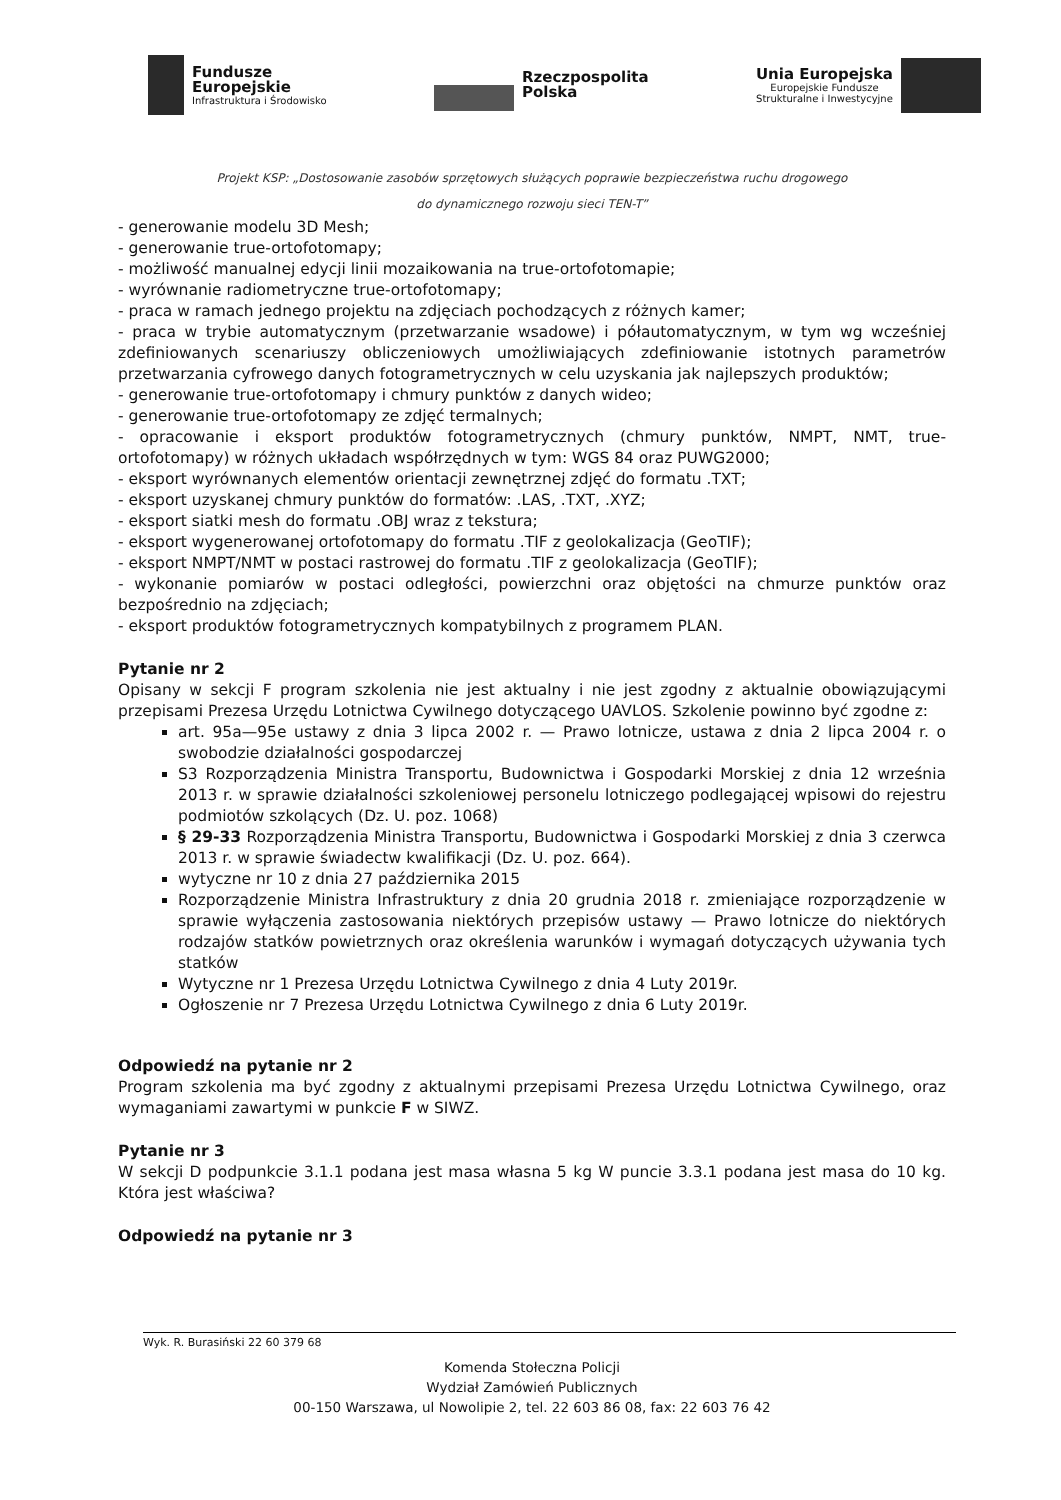Fundusze
Europejskie
Infrastruktura i Środowisko
Rzeczpospolita
Polska
Unia Europejska
Europejskie Fundusze
Strukturalne i Inwestycyjne
Projekt KSP: „Dostosowanie zasobów sprzętowych służących poprawie bezpieczeństwa ruchu drogowego
do dynamicznego rozwoju sieci TEN-T”
- generowanie modelu 3D Mesh;
- generowanie true-ortofotomapy;
- możliwość manualnej edycji linii mozaikowania na true-ortofotomapie;
- wyrównanie radiometryczne true-ortofotomapy;
- praca w ramach jednego projektu na zdjęciach pochodzących z różnych kamer;
- praca w trybie automatycznym (przetwarzanie wsadowe) i półautomatycznym, w tym wg wcześniej zdefiniowanych scenariuszy obliczeniowych umożliwiających zdefiniowanie istotnych parametrów przetwarzania cyfrowego danych fotogrametrycznych w celu uzyskania jak najlepszych produktów;
- generowanie true-ortofotomapy i chmury punktów z danych wideo;
- generowanie true-ortofotomapy ze zdjęć termalnych;
- opracowanie i eksport produktów fotogrametrycznych (chmury punktów, NMPT, NMT, true-ortofotomapy) w różnych układach współrzędnych w tym: WGS 84 oraz PUWG2000;
- eksport wyrównanych elementów orientacji zewnętrznej zdjęć do formatu .TXT;
- eksport uzyskanej chmury punktów do formatów: .LAS, .TXT, .XYZ;
- eksport siatki mesh do formatu .OBJ wraz z tekstura;
- eksport wygenerowanej ortofotomapy do formatu .TIF z geolokalizacja (GeoTIF);
- eksport NMPT/NMT w postaci rastrowej do formatu .TIF z geolokalizacja (GeoTIF);
- wykonanie pomiarów w postaci odległości, powierzchni oraz objętości na chmurze punktów oraz bezpośrednio na zdjęciach;
- eksport produktów fotogrametrycznych kompatybilnych z programem PLAN.
Pytanie nr 2
Opisany w sekcji F program szkolenia nie jest aktualny i nie jest zgodny z aktualnie obowiązującymi przepisami Prezesa Urzędu Lotnictwa Cywilnego dotyczącego UAVLOS. Szkolenie powinno być zgodne z:
art. 95a—95e ustawy z dnia 3 lipca 2002 r. — Prawo lotnicze, ustawa z dnia 2 lipca 2004 r. o swobodzie działalności gospodarczej
S3 Rozporządzenia Ministra Transportu, Budownictwa i Gospodarki Morskiej z dnia 12 września 2013 r. w sprawie działalności szkoleniowej personelu lotniczego podlegającej wpisowi do rejestru podmiotów szkolących (Dz. U. poz. 1068)
§ 29-33 Rozporządzenia Ministra Transportu, Budownictwa i Gospodarki Morskiej z dnia 3 czerwca 2013 r. w sprawie świadectw kwalifikacji (Dz. U. poz. 664).
wytyczne nr 10 z dnia 27 października 2015
Rozporządzenie Ministra Infrastruktury z dnia 20 grudnia 2018 r. zmieniające rozporządzenie w sprawie wyłączenia zastosowania niektórych przepisów ustawy — Prawo lotnicze do niektórych rodzajów statków powietrznych oraz określenia warunków i wymagań dotyczących używania tych statków
Wytyczne nr 1 Prezesa Urzędu Lotnictwa Cywilnego z dnia 4 Luty 2019r.
Ogłoszenie nr 7 Prezesa Urzędu Lotnictwa Cywilnego z dnia 6 Luty 2019r.
Odpowiedź na pytanie nr 2
Program szkolenia ma być zgodny z aktualnymi przepisami Prezesa Urzędu Lotnictwa Cywilnego, oraz wymaganiami zawartymi w punkcie F w SIWZ.
Pytanie nr 3
W sekcji D podpunkcie 3.1.1 podana jest masa własna 5 kg W puncie 3.3.1 podana jest masa do 10 kg. Która jest właściwa?
Odpowiedź na pytanie nr 3
Wyk. R. Burasiński 22 60 379 68
Komenda Stołeczna Policji
Wydział Zamówień Publicznych
00-150 Warszawa, ul Nowolipie 2, tel. 22 603 86 08, fax: 22 603 76 42